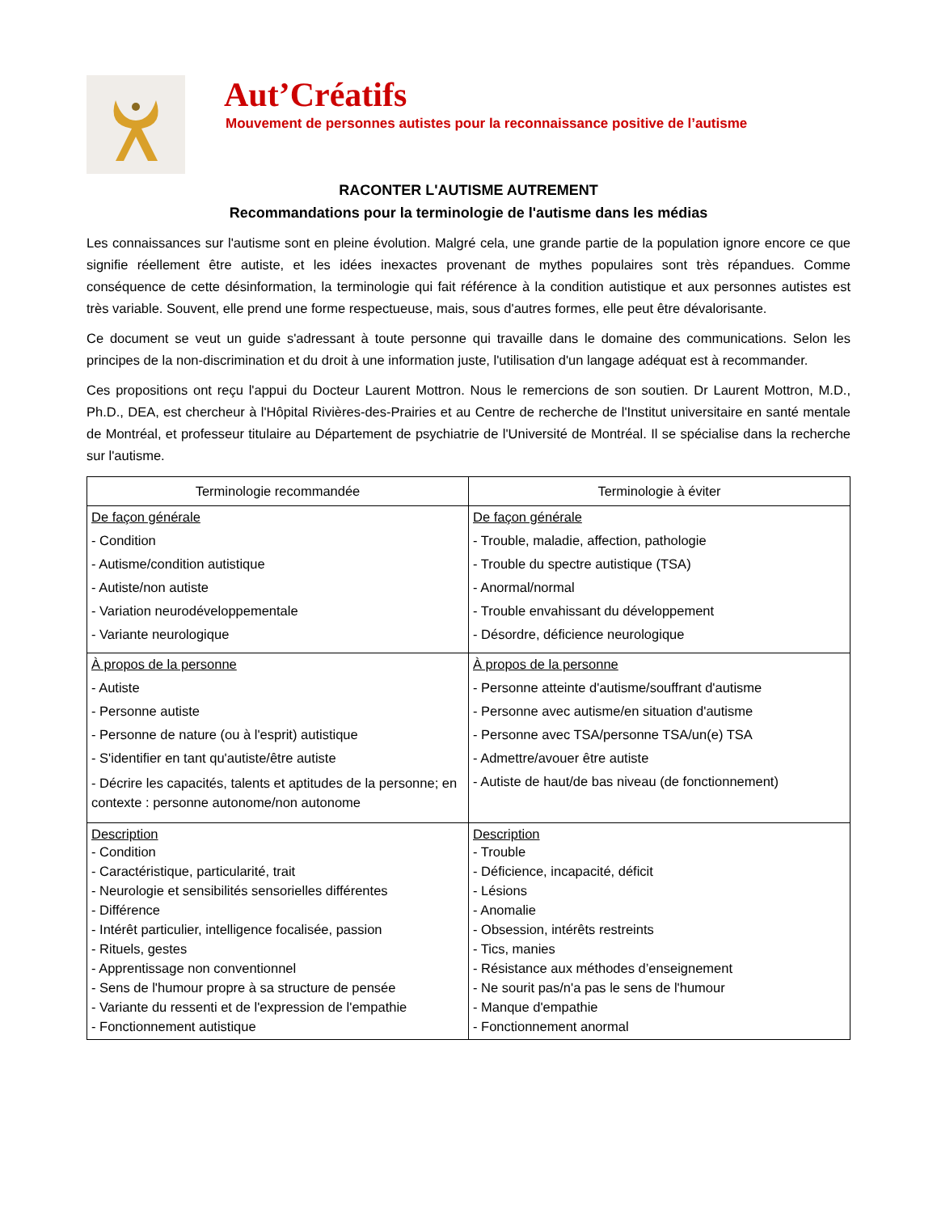Aut’Créatifs
Mouvement de personnes autistes pour la reconnaissance positive de l’autisme
RACONTER L'AUTISME AUTREMENT
Recommandations pour la terminologie de l'autisme dans les médias
Les connaissances sur l'autisme sont en pleine évolution. Malgré cela, une grande partie de la population ignore encore ce que signifie réellement être autiste, et les idées inexactes provenant de mythes populaires sont très répandues. Comme conséquence de cette désinformation, la terminologie qui fait référence à la condition autistique et aux personnes autistes est très variable. Souvent, elle prend une forme respectueuse, mais, sous d'autres formes, elle peut être dévalorisante.
Ce document se veut un guide s'adressant à toute personne qui travaille dans le domaine des communications. Selon les principes de la non-discrimination et du droit à une information juste, l'utilisation d'un langage adéquat est à recommander.
Ces propositions ont reçu l'appui du Docteur Laurent Mottron. Nous le remercions de son soutien. Dr Laurent Mottron, M.D., Ph.D., DEA, est chercheur à l'Hôpital Rivières-des-Prairies et au Centre de recherche de l'Institut universitaire en santé mentale de Montréal, et professeur titulaire au Département de psychiatrie de l'Université de Montréal. Il se spécialise dans la recherche sur l'autisme.
| Terminologie recommandée | Terminologie à éviter |
| --- | --- |
| De façon générale - Condition - Autisme/condition autistique - Autiste/non autiste - Variation neurodéveloppementale - Variante neurologique | De façon générale - Trouble, maladie, affection, pathologie - Trouble du spectre autistique (TSA) - Anormal/normal - Trouble envahissant du développement - Désordre, déficience neurologique |
| À propos de la personne - Autiste - Personne autiste - Personne de nature (ou à l'esprit) autistique - S'identifier en tant qu'autiste/être autiste - Décrire les capacités, talents et aptitudes de la personne; en contexte : personne autonome/non autonome | À propos de la personne - Personne atteinte d'autisme/souffrant d'autisme - Personne avec autisme/en situation d'autisme - Personne avec TSA/personne TSA/un(e) TSA - Admettre/avouer être autiste - Autiste de haut/de bas niveau (de fonctionnement) |
| Description - Condition - Caractéristique, particularité, trait - Neurologie et sensibilités sensorielles différentes - Différence - Intérêt particulier, intelligence focalisée, passion - Rituels, gestes - Apprentissage non conventionnel - Sens de l'humour propre à sa structure de pensée - Variante du ressenti et de l'expression de l'empathie - Fonctionnement autistique | Description - Trouble - Déficience, incapacité, déficit - Lésions - Anomalie - Obsession, intérêts restreints - Tics, manies - Résistance aux méthodes d’enseignement - Ne sourit pas/n'a pas le sens de l'humour - Manque d'empathie - Fonctionnement anormal |